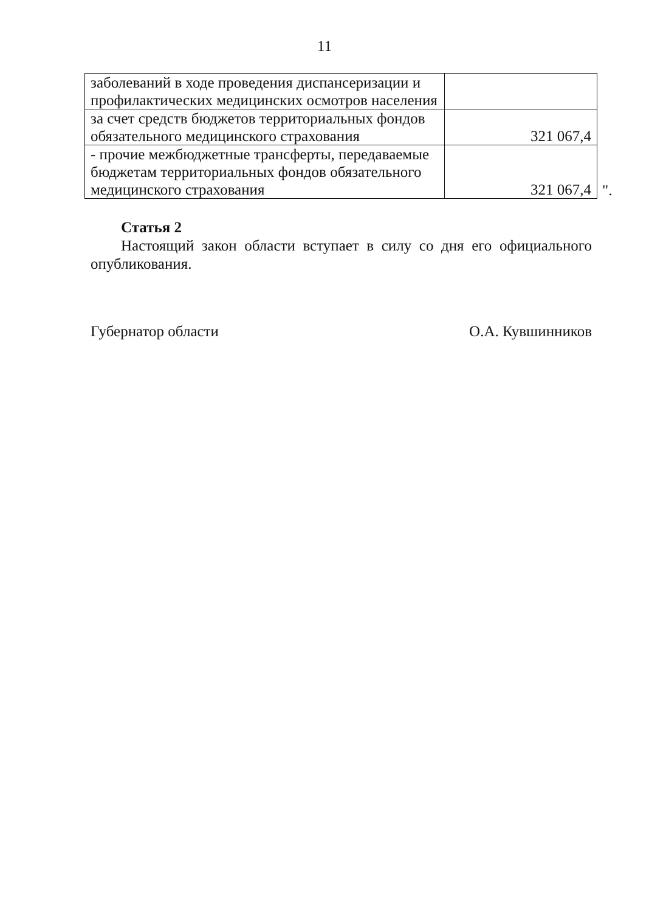11
| заболеваний в ходе проведения диспансеризации и профилактических медицинских осмотров населения | |
| за счет средств бюджетов территориальных фондов обязательного медицинского страхования | 321 067,4 |
| - прочие межбюджетные трансферты, передаваемые бюджетам территориальных фондов обязательного медицинского страхования | 321 067,4 |
".
Статья 2
Настоящий закон области вступает в силу со дня его официального опубликования.
Губернатор области О.А. Кувшинников